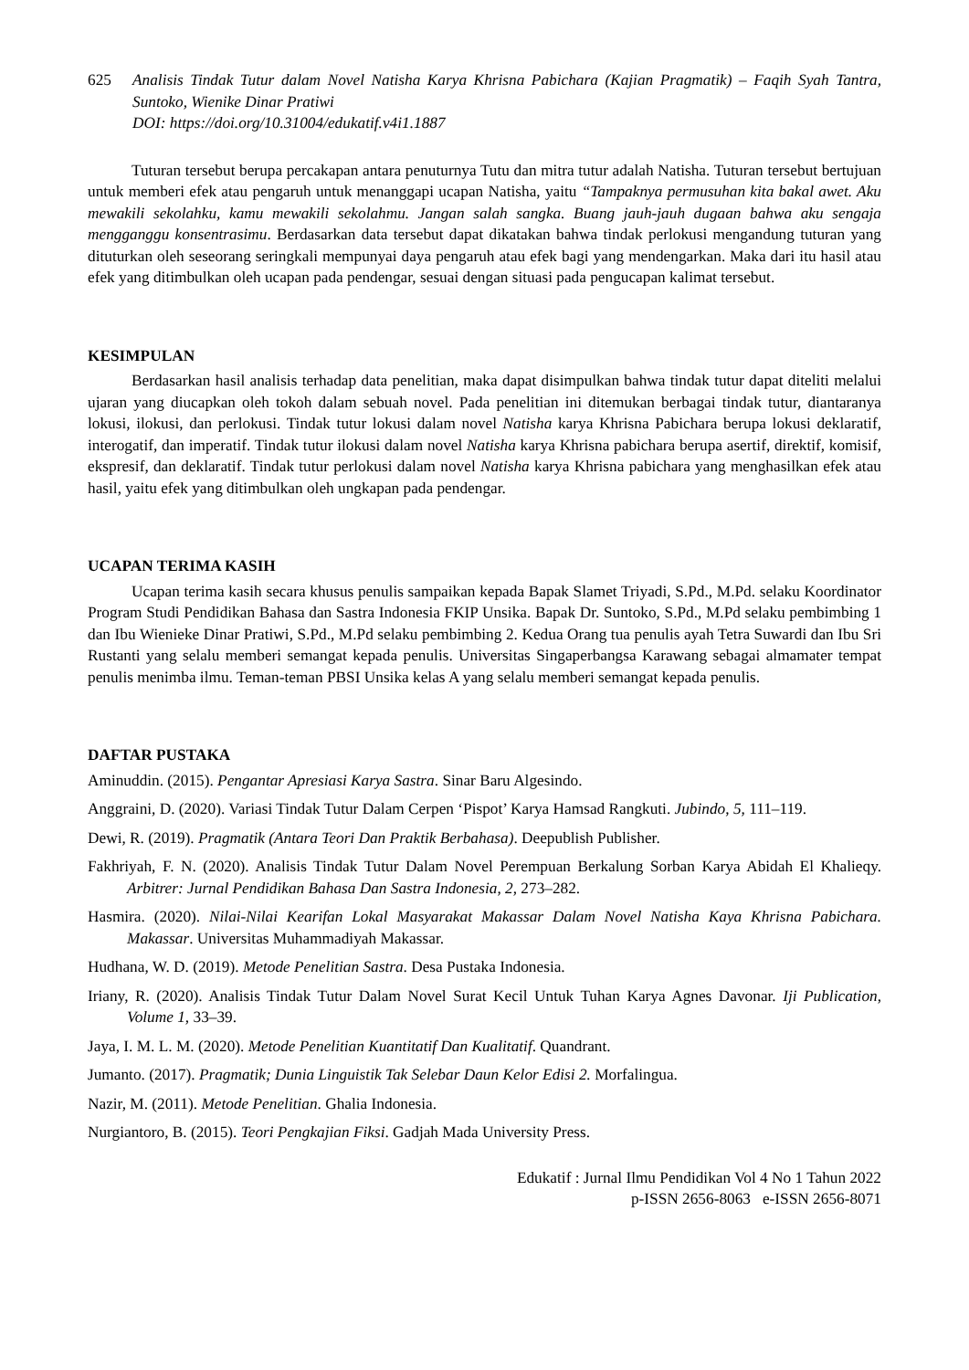625 Analisis Tindak Tutur dalam Novel Natisha Karya Khrisna Pabichara (Kajian Pragmatik) – Faqih Syah Tantra, Suntoko, Wienike Dinar Pratiwi
DOI: https://doi.org/10.31004/edukatif.v4i1.1887
Tuturan tersebut berupa percakapan antara penuturnya Tutu dan mitra tutur adalah Natisha. Tuturan tersebut bertujuan untuk memberi efek atau pengaruh untuk menanggapi ucapan Natisha, yaitu “Tampaknya permusuhan kita bakal awet. Aku mewakili sekolahku, kamu mewakili sekolahmu. Jangan salah sangka. Buang jauh-jauh dugaan bahwa aku sengaja mengganggu konsentrasimu. Berdasarkan data tersebut dapat dikatakan bahwa tindak perlokusi mengandung tuturan yang dituturkan oleh seseorang seringkali mempunyai daya pengaruh atau efek bagi yang mendengarkan. Maka dari itu hasil atau efek yang ditimbulkan oleh ucapan pada pendengar, sesuai dengan situasi pada pengucapan kalimat tersebut.
KESIMPULAN
Berdasarkan hasil analisis terhadap data penelitian, maka dapat disimpulkan bahwa tindak tutur dapat diteliti melalui ujaran yang diucapkan oleh tokoh dalam sebuah novel. Pada penelitian ini ditemukan berbagai tindak tutur, diantaranya lokusi, ilokusi, dan perlokusi. Tindak tutur lokusi dalam novel Natisha karya Khrisna Pabichara berupa lokusi deklaratif, interogatif, dan imperatif. Tindak tutur ilokusi dalam novel Natisha karya Khrisna pabichara berupa asertif, direktif, komisif, ekspresif, dan deklaratif. Tindak tutur perlokusi dalam novel Natisha karya Khrisna pabichara yang menghasilkan efek atau hasil, yaitu efek yang ditimbulkan oleh ungkapan pada pendengar.
UCAPAN TERIMA KASIH
Ucapan terima kasih secara khusus penulis sampaikan kepada Bapak Slamet Triyadi, S.Pd., M.Pd. selaku Koordinator Program Studi Pendidikan Bahasa dan Sastra Indonesia FKIP Unsika. Bapak Dr. Suntoko, S.Pd., M.Pd selaku pembimbing 1 dan Ibu Wienieke Dinar Pratiwi, S.Pd., M.Pd selaku pembimbing 2. Kedua Orang tua penulis ayah Tetra Suwardi dan Ibu Sri Rustanti yang selalu memberi semangat kepada penulis. Universitas Singaperbangsa Karawang sebagai almamater tempat penulis menimba ilmu. Teman-teman PBSI Unsika kelas A yang selalu memberi semangat kepada penulis.
DAFTAR PUSTAKA
Aminuddin. (2015). Pengantar Apresiasi Karya Sastra. Sinar Baru Algesindo.
Anggraini, D. (2020). Variasi Tindak Tutur Dalam Cerpen ‘Pispot’ Karya Hamsad Rangkuti. Jubindo, 5, 111–119.
Dewi, R. (2019). Pragmatik (Antara Teori Dan Praktik Berbahasa). Deepublish Publisher.
Fakhriyah, F. N. (2020). Analisis Tindak Tutur Dalam Novel Perempuan Berkalung Sorban Karya Abidah El Khalieqy. Arbitrer: Jurnal Pendidikan Bahasa Dan Sastra Indonesia, 2, 273–282.
Hasmira. (2020). Nilai-Nilai Kearifan Lokal Masyarakat Makassar Dalam Novel Natisha Kaya Khrisna Pabichara. Makassar. Universitas Muhammadiyah Makassar.
Hudhana, W. D. (2019). Metode Penelitian Sastra. Desa Pustaka Indonesia.
Iriany, R. (2020). Analisis Tindak Tutur Dalam Novel Surat Kecil Untuk Tuhan Karya Agnes Davonar. Iji Publication, Volume 1, 33–39.
Jaya, I. M. L. M. (2020). Metode Penelitian Kuantitatif Dan Kualitatif. Quandrant.
Jumanto. (2017). Pragmatik; Dunia Linguistik Tak Selebar Daun Kelor Edisi 2. Morfalingua.
Nazir, M. (2011). Metode Penelitian. Ghalia Indonesia.
Nurgiantoro, B. (2015). Teori Pengkajian Fiksi. Gadjah Mada University Press.
Edukatif : Jurnal Ilmu Pendidikan Vol 4 No 1 Tahun 2022
p-ISSN 2656-8063 e-ISSN 2656-8071